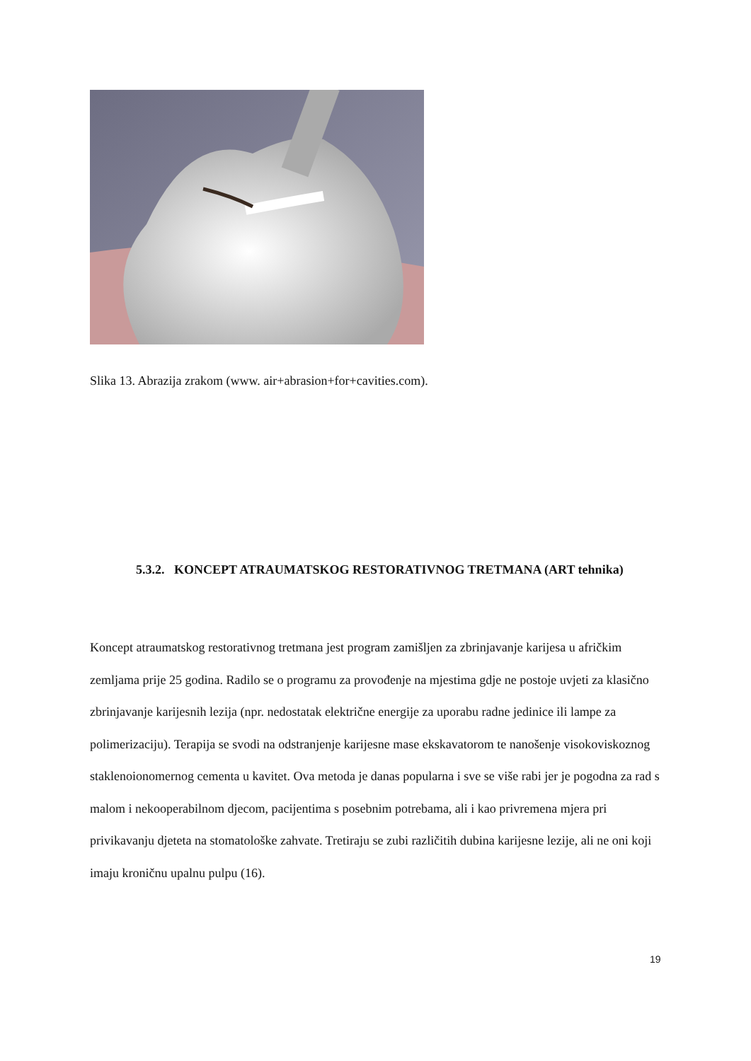Slika 13. Abrazija zrakom (www. air+abrasion+for+cavities.com).
5.3.2. KONCEPT ATRAUMATSKOG RESTORATIVNOG TRETMANA (ART tehnika)
Koncept atraumatskog restorativnog tretmana jest program zamišljen za zbrinjavanje karijesa u afričkim zemljama prije 25 godina. Radilo se o programu za provođenje na mjestima gdje ne postoje uvjeti za klasično zbrinjavanje karijesnih lezija (npr. nedostatak električne energije za uporabu radne jedinice ili lampe za polimerizaciju). Terapija se svodi na odstranjenje karijesne mase ekskavatorom te nanošenje visokoviskoznog staklenoionomernog cementa u kavitet. Ova metoda je danas popularna i sve se više rabi jer je pogodna za rad s malom i nekooperabilnom djecom, pacijentima s posebnim potrebama, ali i kao privremena mjera pri privikavanju djeteta na stomatološke zahvate. Tretiraju se zubi različitih dubina karijesne lezije, ali ne oni koji imaju kroničnu upalnu pulpu (16).
19